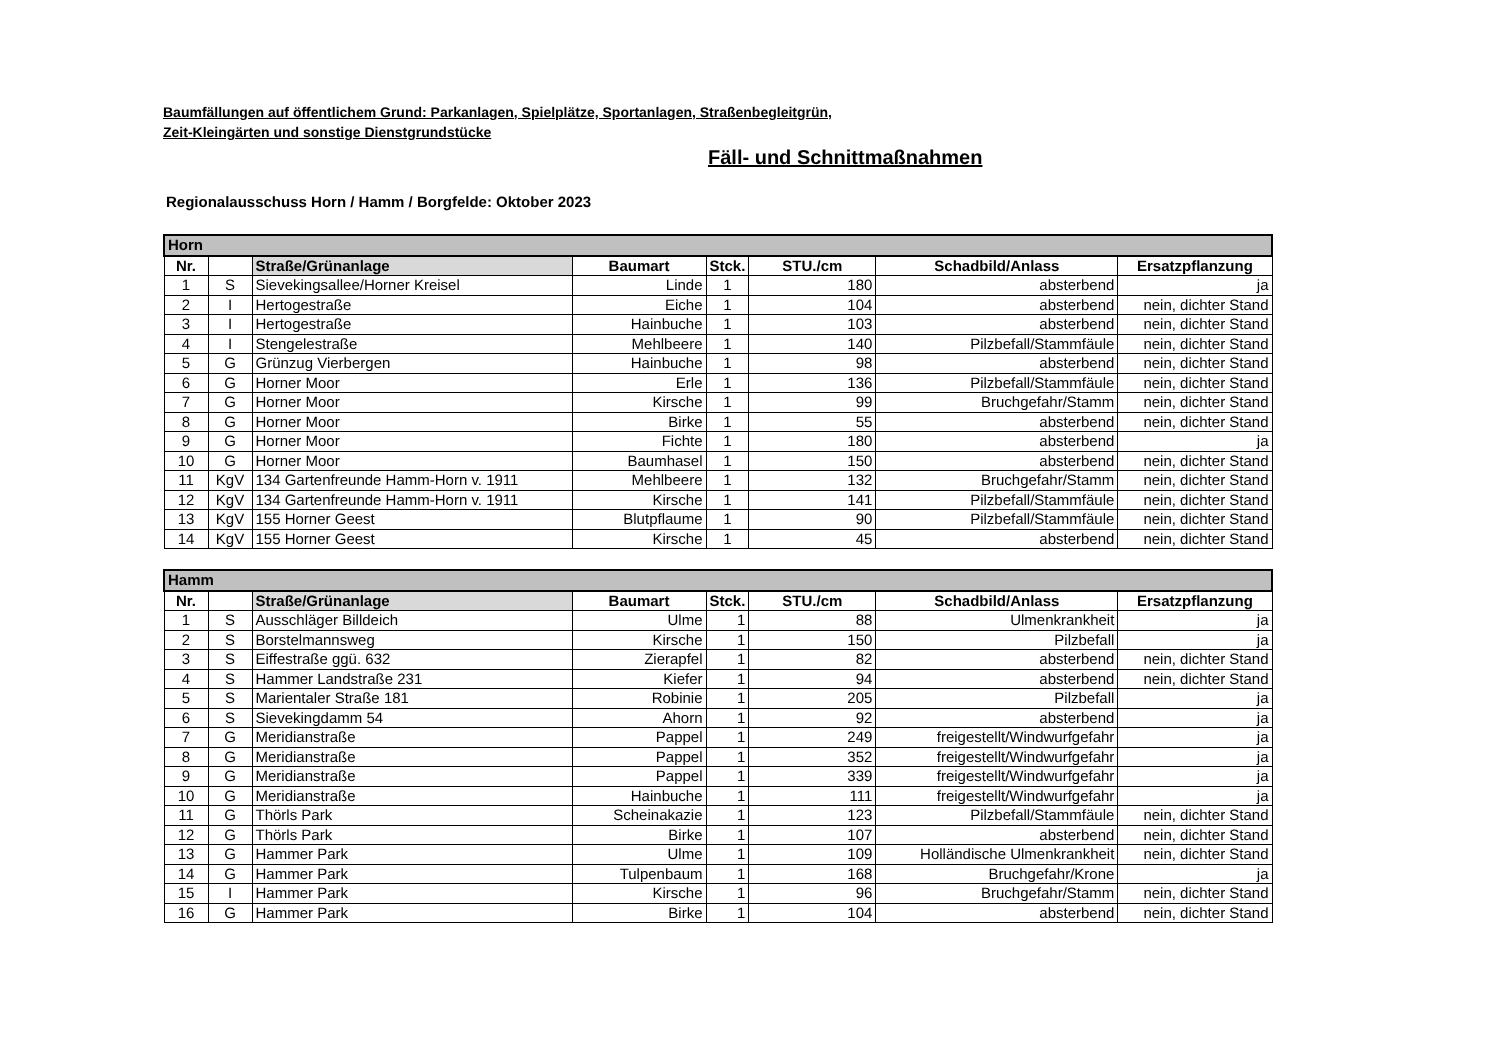Baumfällungen auf öffentlichem Grund: Parkanlagen, Spielplätze, Sportanlagen, Straßenbegleitgrün,
Zeit-Kleingärten und sonstige Dienstgrundstücke
Fäll- und Schnittmaßnahmen
Regionalausschuss Horn / Hamm / Borgfelde: Oktober 2023
| Horn | | | | | | | |
| Nr. | | Straße/Grünanlage | Baumart | Stck. | STU./cm | Schadbild/Anlass | Ersatzpflanzung |
| 1 | S | Sievekingsallee/Horner Kreisel | Linde | 1 | 180 | absterbend | ja |
| 2 | I | Hertogestraße | Eiche | 1 | 104 | absterbend | nein, dichter Stand |
| 3 | I | Hertogestraße | Hainbuche | 1 | 103 | absterbend | nein, dichter Stand |
| 4 | I | Stengelestraße | Mehlbeere | 1 | 140 | Pilzbefall/Stammfäule | nein, dichter Stand |
| 5 | G | Grünzug Vierbergen | Hainbuche | 1 | 98 | absterbend | nein, dichter Stand |
| 6 | G | Horner Moor | Erle | 1 | 136 | Pilzbefall/Stammfäule | nein, dichter Stand |
| 7 | G | Horner Moor | Kirsche | 1 | 99 | Bruchgefahr/Stamm | nein, dichter Stand |
| 8 | G | Horner Moor | Birke | 1 | 55 | absterbend | nein, dichter Stand |
| 9 | G | Horner Moor | Fichte | 1 | 180 | absterbend | ja |
| 10 | G | Horner Moor | Baumhasel | 1 | 150 | absterbend | nein, dichter Stand |
| 11 | KgV | 134 Gartenfreunde Hamm-Horn v. 1911 | Mehlbeere | 1 | 132 | Bruchgefahr/Stamm | nein, dichter Stand |
| 12 | KgV | 134 Gartenfreunde Hamm-Horn v. 1911 | Kirsche | 1 | 141 | Pilzbefall/Stammfäule | nein, dichter Stand |
| 13 | KgV | 155 Horner Geest | Blutpflaume | 1 | 90 | Pilzbefall/Stammfäule | nein, dichter Stand |
| 14 | KgV | 155 Horner Geest | Kirsche | 1 | 45 | absterbend | nein, dichter Stand |
| Hamm | | | | | | | |
| Nr. | | Straße/Grünanlage | Baumart | Stck. | STU./cm | Schadbild/Anlass | Ersatzpflanzung |
| 1 | S | Ausschläger Billdeich | Ulme | 1 | 88 | Ulmenkrankheit | ja |
| 2 | S | Borstelmannsweg | Kirsche | 1 | 150 | Pilzbefall | ja |
| 3 | S | Eiffestraße ggü. 632 | Zierapfel | 1 | 82 | absterbend | nein, dichter Stand |
| 4 | S | Hammer Landstraße 231 | Kiefer | 1 | 94 | absterbend | nein, dichter Stand |
| 5 | S | Marientaler Straße 181 | Robinie | 1 | 205 | Pilzbefall | ja |
| 6 | S | Sievekingdamm 54 | Ahorn | 1 | 92 | absterbend | ja |
| 7 | G | Meridianstraße | Pappel | 1 | 249 | freigestellt/Windwurfgefahr | ja |
| 8 | G | Meridianstraße | Pappel | 1 | 352 | freigestellt/Windwurfgefahr | ja |
| 9 | G | Meridianstraße | Pappel | 1 | 339 | freigestellt/Windwurfgefahr | ja |
| 10 | G | Meridianstraße | Hainbuche | 1 | 111 | freigestellt/Windwurfgefahr | ja |
| 11 | G | Thörls Park | Scheinakazie | 1 | 123 | Pilzbefall/Stammfäule | nein, dichter Stand |
| 12 | G | Thörls Park | Birke | 1 | 107 | absterbend | nein, dichter Stand |
| 13 | G | Hammer Park | Ulme | 1 | 109 | Holländische Ulmenkrankheit | nein, dichter Stand |
| 14 | G | Hammer Park | Tulpenbaum | 1 | 168 | Bruchgefahr/Krone | ja |
| 15 | I | Hammer Park | Kirsche | 1 | 96 | Bruchgefahr/Stamm | nein, dichter Stand |
| 16 | G | Hammer Park | Birke | 1 | 104 | absterbend | nein, dichter Stand |